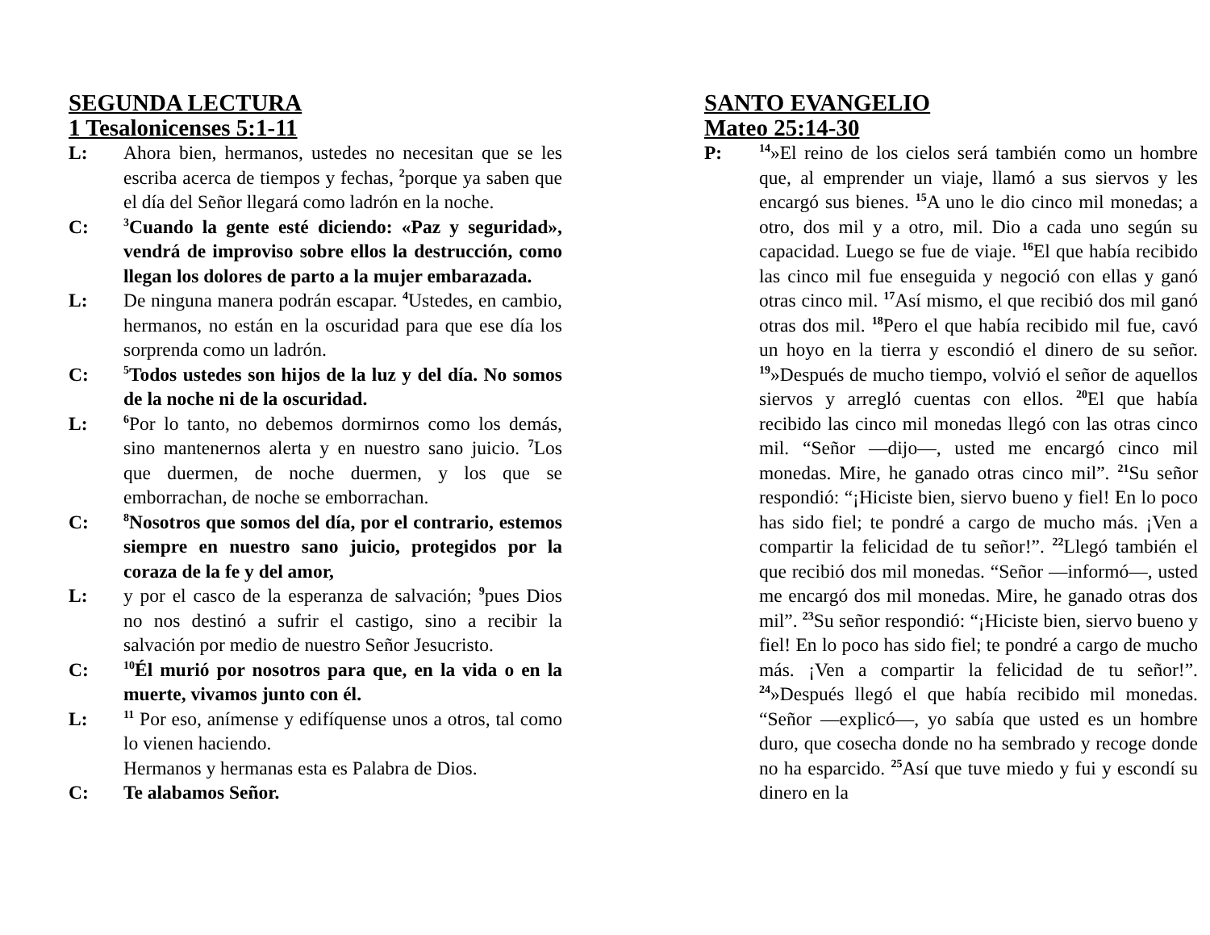SEGUNDA LECTURA
1 Tesalonicenses 5:1-11
L: Ahora bien, hermanos, ustedes no necesitan que se les escriba acerca de tiempos y fechas, <sup>2</sup>porque ya saben que el día del Señor llegará como ladrón en la noche.
C:
<sup>3</sup> Cuando la gente esté diciendo: «Paz y seguridad», vendrá de improviso sobre ellos la destrucción, como llegan los dolores de parto a la mujer embarazada.
L: De ninguna manera podrán escapar. <sup>4</sup>Ustedes, en cambio, hermanos, no están en la oscuridad para que ese día los sorprenda como un ladrón.
C:
<sup>5</sup> Todos ustedes son hijos de la luz y del día. No somos de la noche ni de la oscuridad.
L:
<sup>6</sup> Por lo tanto, no debemos dormirnos como los demás, sino mantenernos alerta y en nuestro sano juicio. <sup>7</sup>Los que duermen, de noche duermen, y los que se emborrachan, de noche se emborrachan.
C:
<sup>8</sup> Nosotros que somos del día, por el contrario, estemos siempre en nuestro sano juicio, protegidos por la coraza de la fe y del amor,
L: y por el casco de la esperanza de salvación; <sup>9</sup>pues Dios no nos destinó a sufrir el castigo, sino a recibir la salvación por medio de nuestro Señor Jesucristo.
C:
<sup>10</sup> Él murió por nosotros para que, en la vida o en la muerte, vivamos junto con él.
L:
<sup>11</sup> Por eso, anímense y edifíquense unos a otros, tal como lo vienen haciendo.
Hermanos y hermanas esta es Palabra de Dios.
C: Te alabamos Señor.
SANTO EVANGELIO
Mateo 25:14-30
P:
<sup>14</sup>»El reino de los cielos será también como un hombre que, al emprender un viaje, llamó a sus siervos y les encargó sus bienes. <sup>15</sup>A uno le dio cinco mil monedas; a otro, dos mil y a otro, mil. Dio a cada uno según su capacidad. Luego se fue de viaje. <sup>16</sup>El que había recibido las cinco mil fue enseguida y negoció con ellas y ganó otras cinco mil. <sup>17</sup>Así mismo, el que recibió dos mil ganó otras dos mil. <sup>18</sup>Pero el que había recibido mil fue, cavó un hoyo en la tierra y escondió el dinero de su señor. <sup>19</sup>»Después de mucho tiempo, volvió el señor de aquellos siervos y arregló cuentas con ellos. <sup>20</sup>El que había recibido las cinco mil monedas llegó con las otras cinco mil. “Señor —dijo—, usted me encargó cinco mil monedas. Mire, he ganado otras cinco mil”. <sup>21</sup>Su señor respondió: “¡Hiciste bien, siervo bueno y fiel! En lo poco has sido fiel; te pondré a cargo de mucho más. ¡Ven a compartir la felicidad de tu señor!”. <sup>22</sup>Llegó también el que recibió dos mil monedas. “Señor —informó—, usted me encargó dos mil monedas. Mire, he ganado otras dos mil”. <sup>23</sup>Su señor respondió: “¡Hiciste bien, siervo bueno y fiel! En lo poco has sido fiel; te pondré a cargo de mucho más. ¡Ven a compartir la felicidad de tu señor!”. <sup>24</sup>»Después llegó el que había recibido mil monedas. “Señor —explicó—, yo sabía que usted es un hombre duro, que cosecha donde no ha sembrado y recoge donde no ha esparcido. <sup>25</sup>Así que tuve miedo y fui y escondí su dinero en la